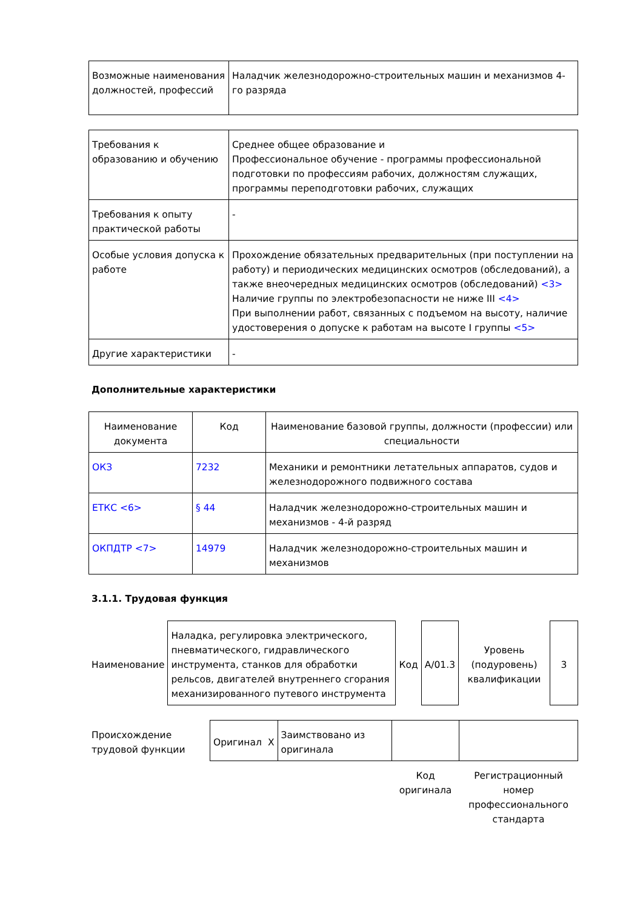| Возможные наименования должностей, профессий | Наладчик железнодорожно-строительных машин и механизмов 4-го разряда |
| Требования к образованию и обучению | Среднее общее образование и Профессиональное обучение - программы профессиональной подготовки по профессиям рабочих, должностям служащих, программы переподготовки рабочих, служащих |
| Требования к опыту практической работы | - |
| Особые условия допуска к работе | Прохождение обязательных предварительных (при поступлении на работу) и периодических медицинских осмотров (обследований), а также внеочередных медицинских осмотров (обследований) <3> Наличие группы по электробезопасности не ниже III <4> При выполнении работ, связанных с подъемом на высоту, наличие удостоверения о допуске к работам на высоте I группы <5> |
| Другие характеристики | - |
Дополнительные характеристики
| Наименование документа | Код | Наименование базовой группы, должности (профессии) или специальности |
| --- | --- | --- |
| ОКЗ | 7232 | Механики и ремонтники летательных аппаратов, судов и железнодорожного подвижного состава |
| ЕТКС <6> | § 44 | Наладчик железнодорожно-строительных машин и механизмов - 4-й разряд |
| ОКПДТР <7> | 14979 | Наладчик железнодорожно-строительных машин и механизмов |
3.1.1. Трудовая функция
| Наименование | Наладка, регулировка электрического, пневматического, гидравлического инструмента, станков для обработки рельсов, двигателей внутреннего сгорания механизированного путевого инструмента | Код | A/01.3 | Уровень (подуровень) квалификации | 3 |
| Происхождение трудовой функции | Оригинал | X | Заимствовано из оригинала | | |
| | | | | Код оригинала | Регистрационный номер профессионального стандарта |